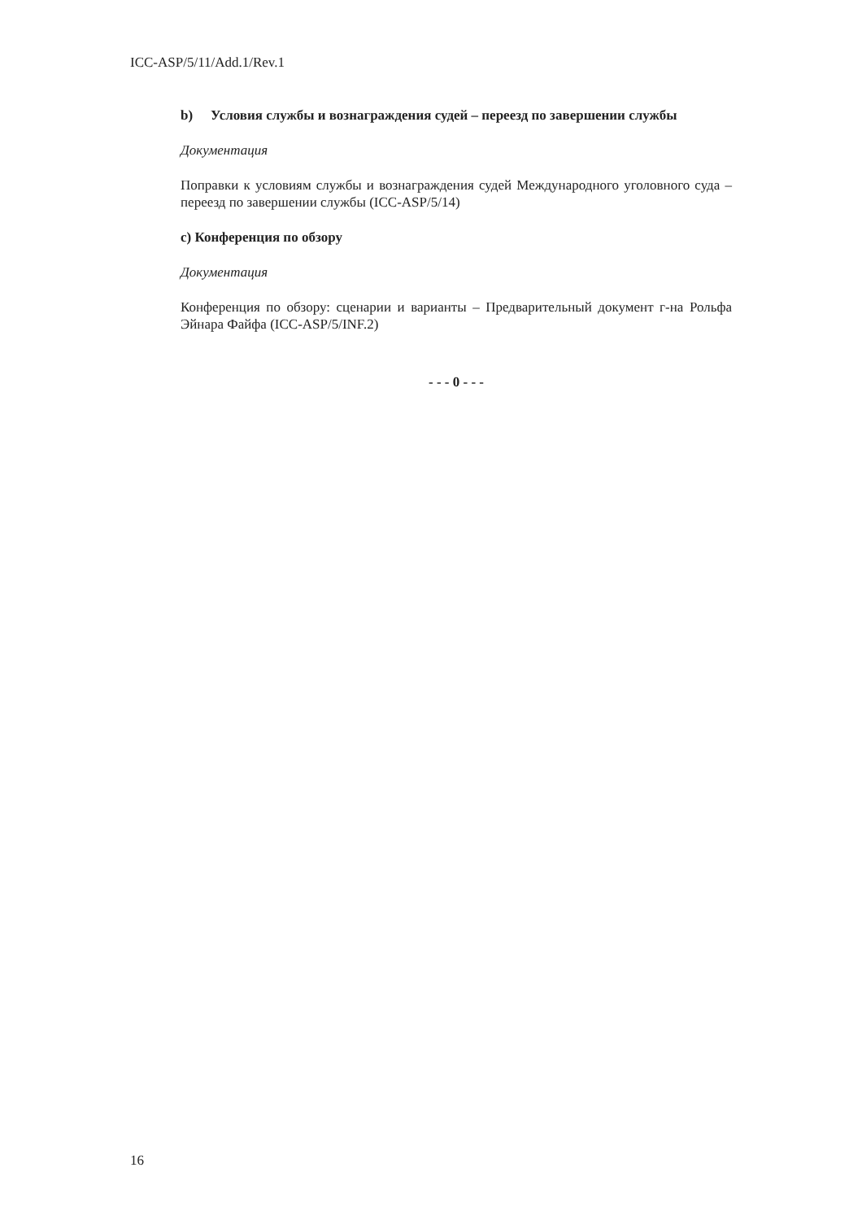ICC-ASP/5/11/Add.1/Rev.1
b) Условия службы и вознаграждения судей – переезд по завершении службы
Документация
Поправки к условиям службы и вознаграждения судей Международного уголовного суда – переезд по завершении службы (ICC-ASP/5/14)
с) Конференция по обзору
Документация
Конференция по обзору: сценарии и варианты – Предварительный документ г-на Рольфа Эйнара Файфа (ICC-ASP/5/INF.2)
- - - 0 - - -
16